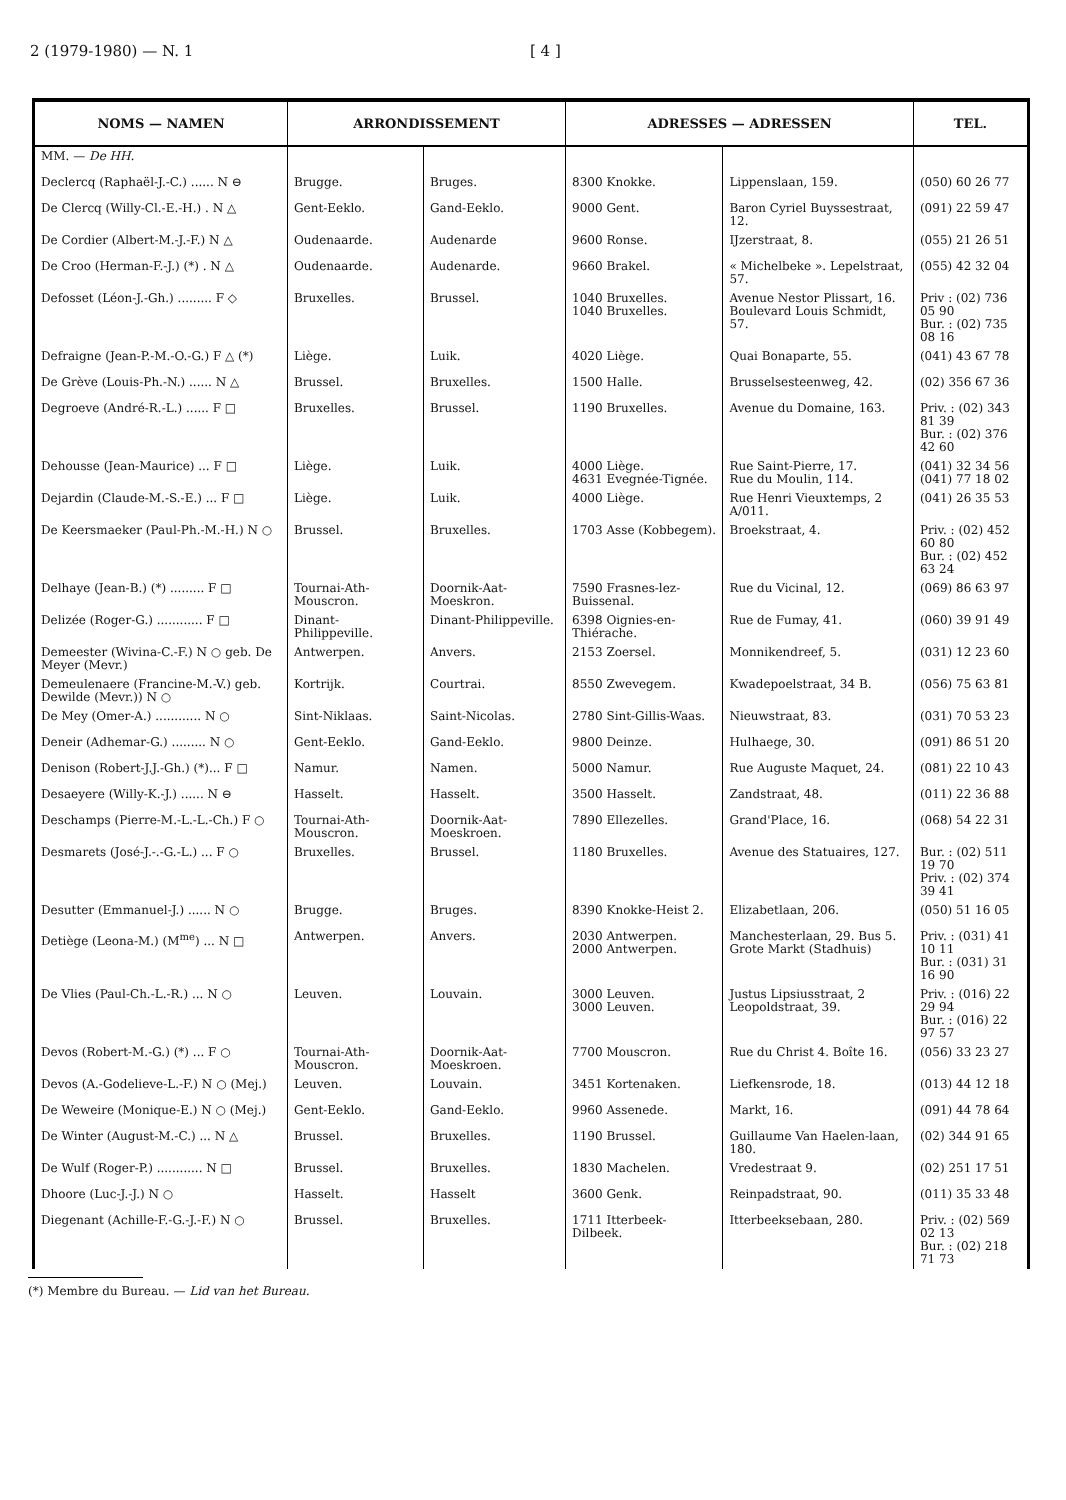2 (1979-1980) — N. 1 [ 4 ]
| NOMS — NAMEN | ARRONDISSEMENT | | ADRESSES — ADRESSEN | | TEL. |
| --- | --- | --- | --- | --- | --- |
| MM. — De HH. | | | | | |
| Declercq (Raphaël-J.-C.) ...... N ⊖ | Brugge. | Bruges. | 8300 Knokke. | Lippenslaan, 159. | (050) 60 26 77 |
| De Clercq (Willy-Cl.-E.-H.) . N △ | Gent-Eeklo. | Gand-Eeklo. | 9000 Gent. | Baron Cyriel Buyssestraat, 12. | (091) 22 59 47 |
| De Cordier (Albert-M.-J.-F.) N △ | Oudenaarde. | Audenarde | 9600 Ronse. | IJzerstraat, 8. | (055) 21 26 51 |
| De Croo (Herman-F.-J.) (*) . N △ | Oudenaarde. | Audenarde. | 9660 Brakel. | « Michelbeke ». Lepelstraat, 57. | (055) 42 32 04 |
| Defosset (Léon-J.-Gh.) ......... F ◇ | Bruxelles. | Brussel. | 1040 Bruxelles. 1040 Bruxelles. | Avenue Nestor Plissart, 16. Boulevard Louis Schmidt, 57. | Priv : (02) 736 05 90 Bur. : (02) 735 08 16 |
| Defraigne (Jean-P.-M.-O.-G.) F △ (*) | Liège. | Luik. | 4020 Liège. | Quai Bonaparte, 55. | (041) 43 67 78 |
| De Grève (Louis-Ph.-N.) ...... N △ | Brussel. | Bruxelles. | 1500 Halle. | Brusselsesteenweg, 42. | (02) 356 67 36 |
| Degroeve (André-R.-L.) ...... F □ | Bruxelles. | Brussel. | 1190 Bruxelles. | Avenue du Domaine, 163. | Priv. : (02) 343 81 39 Bur. : (02) 376 42 60 |
| Dehousse (Jean-Maurice) ... F □ | Liège. | Luik. | 4000 Liège. 4631 Evegnée-Tignée. | Rue Saint-Pierre, 17. Rue du Moulin, 114. | (041) 32 34 56 (041) 77 18 02 |
| Dejardin (Claude-M.-S.-E.) ... F □ | Liège. | Luik. | 4000 Liège. | Rue Henri Vieuxtemps, 2 A/011. | (041) 26 35 53 |
| De Keersmaeker (Paul-Ph.-M.-H.) N ○ | Brussel. | Bruxelles. | 1703 Asse (Kobbegem). | Broekstraat, 4. | Priv. : (02) 452 60 80 Bur. : (02) 452 63 24 |
| Delhaye (Jean-B.) (*) ......... F □ | Tournai-Ath-Mouscron. | Doornik-Aat-Moeskron. | 7590 Frasnes-lez-Buissenal. | Rue du Vicinal, 12. | (069) 86 63 97 |
| Delizée (Roger-G.) ............ F □ | Dinant-Philippeville. | Dinant-Philippeville. | 6398 Oignies-en-Thiérache. | Rue de Fumay, 41. | (060) 39 91 49 |
| Demeester (Wivina-C.-F.) N ○ geb. De Meyer (Mevr.) | Antwerpen. | Anvers. | 2153 Zoersel. | Monnikendreef, 5. | (031) 12 23 60 |
| Demeulenaere (Francine-M.-V.) geb. Dewilde (Mevr.)) N ○ | Kortrijk. | Courtrai. | 8550 Zwevegem. | Kwadepoelstraat, 34 B. | (056) 75 63 81 |
| De Mey (Omer-A.) ............ N ○ | Sint-Niklaas. | Saint-Nicolas. | 2780 Sint-Gillis-Waas. | Nieuwstraat, 83. | (031) 70 53 23 |
| Deneir (Adhemar-G.) ......... N ○ | Gent-Eeklo. | Gand-Eeklo. | 9800 Deinze. | Hulhaege, 30. | (091) 86 51 20 |
| Denison (Robert-J.J.-Gh.) (*)... F □ | Namur. | Namen. | 5000 Namur. | Rue Auguste Maquet, 24. | (081) 22 10 43 |
| Desaeyere (Willy-K.-J.) ...... N ⊖ | Hasselt. | Hasselt. | 3500 Hasselt. | Zandstraat, 48. | (011) 22 36 88 |
| Deschamps (Pierre-M.-L.-L.-Ch.) F ○ | Tournai-Ath-Mouscron. | Doornik-Aat-Moeskroen. | 7890 Ellezelles. | Grand'Place, 16. | (068) 54 22 31 |
| Desmarets (José-J.-.-G.-L.) ... F ○ | Bruxelles. | Brussel. | 1180 Bruxelles. | Avenue des Statuaires, 127. | Bur. : (02) 511 19 70 Priv. : (02) 374 39 41 |
| Desutter (Emmanuel-J.) ...... N ○ | Brugge. | Bruges. | 8390 Knokke-Heist 2. | Elizabetlaan, 206. | (050) 51 16 05 |
| Detiège (Leona-M.) (M<sup>me</sup>) ... N □ | Antwerpen. | Anvers. | 2030 Antwerpen. 2000 Antwerpen. | Manchesterlaan, 29. Bus 5. Grote Markt (Stadhuis) | Priv. : (031) 41 10 11 Bur. : (031) 31 16 90 |
| De Vlies (Paul-Ch.-L.-R.) ... N ○ | Leuven. | Louvain. | 3000 Leuven. 3000 Leuven. | Justus Lipsiusstraat, 2 Leopoldstraat, 39. | Priv. : (016) 22 29 94 Bur. : (016) 22 97 57 |
| Devos (Robert-M.-G.) (*) ... F ○ | Tournai-Ath-Mouscron. | Doornik-Aat-Moeskroen. | 7700 Mouscron. | Rue du Christ 4. Boîte 16. | (056) 33 23 27 |
| Devos (A.-Godelieve-L.-F.) N ○ (Mej.) | Leuven. | Louvain. | 3451 Kortenaken. | Liefkensrode, 18. | (013) 44 12 18 |
| De Weweire (Monique-E.) N ○ (Mej.) | Gent-Eeklo. | Gand-Eeklo. | 9960 Assenede. | Markt, 16. | (091) 44 78 64 |
| De Winter (August-M.-C.) ... N △ | Brussel. | Bruxelles. | 1190 Brussel. | Guillaume Van Haelen-laan, 180. | (02) 344 91 65 |
| De Wulf (Roger-P.) ............ N □ | Brussel. | Bruxelles. | 1830 Machelen. | Vredestraat 9. | (02) 251 17 51 |
| Dhoore (Luc-J.-J.) N ○ | Hasselt. | Hasselt | 3600 Genk. | Reinpadstraat, 90. | (011) 35 33 48 |
| Diegenant (Achille-F.-G.-J.-F.) N ○ | Brussel. | Bruxelles. | 1711 Itterbeek-Dilbeek. | Itterbeeksebaan, 280. | Priv. : (02) 569 02 13 Bur. : (02) 218 71 73 |
(*) Membre du Bureau. — Lid van het Bureau.